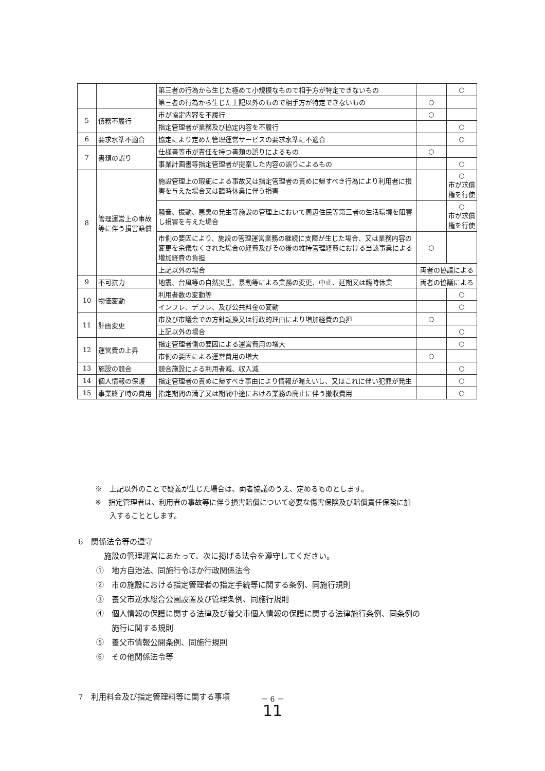| | | 第三者の行為から生じた極めて小規模なもので相手方が特定できないもの | | ○ |
| | | 第三者の行為から生じた上記以外のもので相手方が特定できないもの | ○ | |
| 5 | 債務不履行 | 市が協定内容を不履行 | ○ | |
| | | 指定管理者が業務及び協定内容を不履行 | | ○ |
| 6 | 要求水準不適合 | 協定により定めた管理運営サービスの要求水準に不適合 | | ○ |
| 7 | 書類の誤り | 仕様書等市が責任を持つ書類の誤りによるもの | ○ | |
| | | 事業計画書等指定管理者が提案した内容の誤りによるもの | | ○ |
| 8 | 管理運営上の事故等に伴う損害賠償 | 施設管理上の瑕疵による事故又は指定管理者の責めに帰すべき行為により利用者に損害を与えた場合又は臨時休業に伴う損害 | | ○ 市が求償権を行使 |
| | | 騒音、振動、悪臭の発生等施設の管理上において周辺住民等第三者の生活環境を阻害し損害を与えた場合 | | ○ 市が求償権を行使 |
| | | 市側の要因により、施設の管理運営業務の継続に支障が生じた場合、又は業務内容の変更を余儀なくされた場合の経費及びその後の維持管理経費における当該事業による増加経費の負担 | ○ | |
| | | 上記以外の場合 | 両者の協議による | |
| 9 | 不可抗力 | 地震、台風等の自然災害、暴動等による業務の変更、中止、延期又は臨時休業 | 両者の協議による | |
| 10 | 物価変動 | 利用者数の変動等 | | ○ |
| | | インフレ、デフレ、及び公共料金の変動 | | ○ |
| 11 | 計画変更 | 市及び市議会での方針転換又は行政的理由により増加経費の負担 | ○ | |
| | | 上記以外の場合 | | ○ |
| 12 | 運営費の上昇 | 指定管理者側の要因による運営費用の増大 | | ○ |
| | | 市側の要因による運営費用の増大 | ○ | |
| 13 | 施設の競合 | 競合施設による利用者減、収入減 | | ○ |
| 14 | 個人情報の保護 | 指定管理者の責めに帰すべき事由により情報が漏えいし、又はこれに伴い犯罪が発生 | | ○ |
| 15 | 事業終了時の費用 | 指定期間の満了又は期間中途における業務の廃止に伴う撤収費用 | | ○ |
※　上記以外のことで疑義が生じた場合は、両者協議のうえ、定めるものとします。
※　指定管理者は、利用者の事故等に伴う損害賠償について必要な傷害保険及び賠償責任保険に加
　　入することとします。
6　関係法令等の遵守
施設の管理運営にあたって、次に掲げる法令を遵守してください。
①　地方自治法、同施行令ほか行政関係法令
②　市の施設における指定管理者の指定手続等に関する条例、同施行規則
③　養父市逆水総合公園設置及び管理条例、同施行規則
④　個人情報の保護に関する法律及び養父市個人情報の保護に関する法律施行条例、同条例の
　　施行に関する規則
⑤　養父市情報公開条例、同施行規則
⑥　その他関係法令等
7　利用料金及び指定管理料等に関する事項
－ 6 －
11